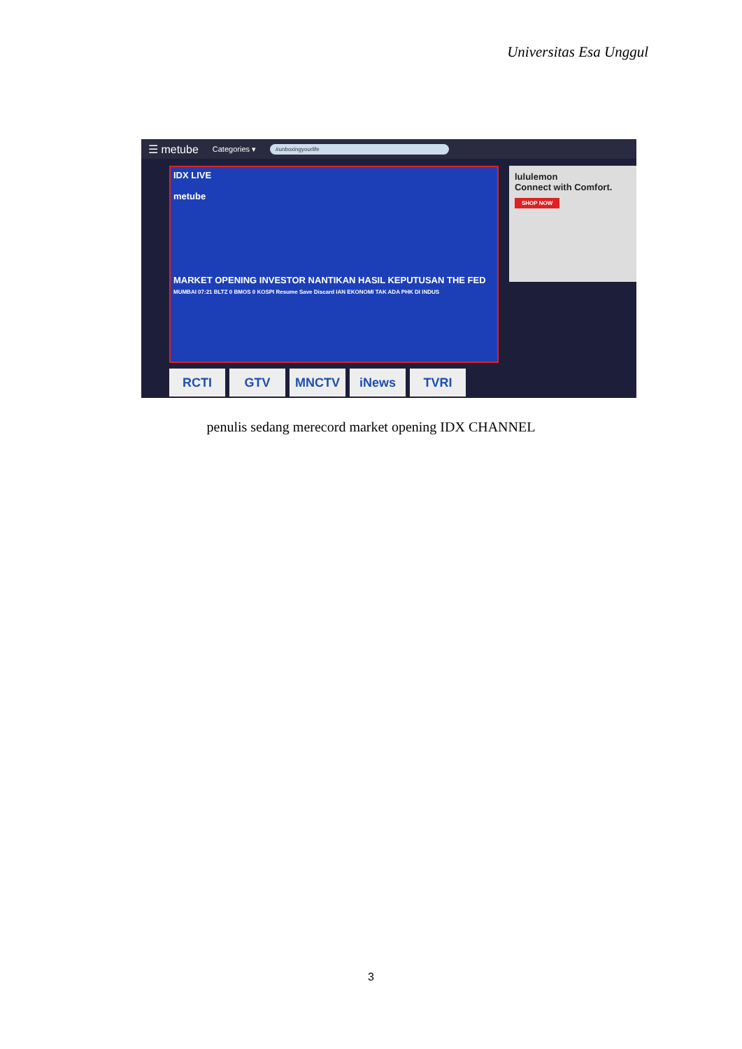Universitas Esa Unggul
☰ metube Categories ▾ #unboxingyourlife
IDX LIVE
metube
MARKET OPENING INVESTOR NANTIKAN HASIL KEPUTUSAN THE FED
MUMBAI 07:21 BLTZ 0 BMOS 0 KOSPI Resume Save Discard IAN EKONOMI TAK ADA PHK DI INDUS
lululemon
Connect with Comfort.
SHOP NOW
RCTI GTV MNCTV iNews TVRI
penulis sedang merecord market opening IDX CHANNEL
3